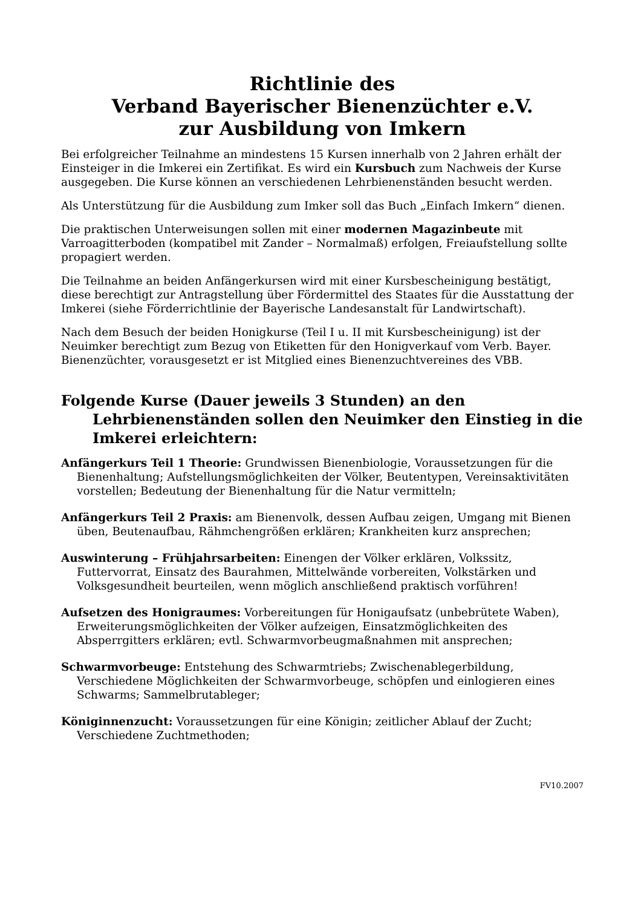Richtlinie des
Verband Bayerischer Bienenzüchter e.V.
zur Ausbildung von Imkern
Bei erfolgreicher Teilnahme an mindestens 15 Kursen innerhalb von 2 Jahren erhält der Einsteiger in die Imkerei ein Zertifikat. Es wird ein Kursbuch zum Nachweis der Kurse ausgegeben. Die Kurse können an verschiedenen Lehrbienenständen besucht werden.
Als Unterstützung für die Ausbildung zum Imker soll das Buch „Einfach Imkern“ dienen.
Die praktischen Unterweisungen sollen mit einer modernen Magazinbeute mit Varroagitterboden (kompatibel mit Zander – Normalmaß) erfolgen, Freiaufstellung sollte propagiert werden.
Die Teilnahme an beiden Anfängerkursen wird mit einer Kursbescheinigung bestätigt, diese berechtigt zur Antragstellung über Fördermittel des Staates für die Ausstattung der Imkerei (siehe Förderrichtlinie der Bayerische Landesanstalt für Landwirtschaft).
Nach dem Besuch der beiden Honigkurse (Teil I u. II mit Kursbescheinigung) ist der Neuimker berechtigt zum Bezug von Etiketten für den Honigverkauf vom Verb. Bayer. Bienenzüchter, vorausgesetzt er ist Mitglied eines Bienenzuchtvereines des VBB.
Folgende Kurse (Dauer jeweils 3 Stunden) an den Lehrbienenständen sollen den Neuimker den Einstieg in die Imkerei erleichtern:
Anfängerkurs Teil 1 Theorie: Grundwissen Bienenbiologie, Voraussetzungen für die Bienenhaltung; Aufstellungsmöglichkeiten der Völker, Beutentypen, Vereinsaktivitäten vorstellen; Bedeutung der Bienenhaltung für die Natur vermitteln;
Anfängerkurs Teil 2 Praxis: am Bienenvolk, dessen Aufbau zeigen, Umgang mit Bienen üben, Beutenaufbau, Rähmchengrößen erklären; Krankheiten kurz ansprechen;
Auswinterung – Frühjahrsarbeiten: Einengen der Völker erklären, Volkssitz, Futtervorrat, Einsatz des Baurahmen, Mittelwände vorbereiten, Volkstärken und Volksgesundheit beurteilen, wenn möglich anschließend praktisch vorführen!
Aufsetzen des Honigraumes: Vorbereitungen für Honigaufsatz (unbebrütete Waben), Erweiterungsmöglichkeiten der Völker aufzeigen, Einsatzmöglichkeiten des Absperrgitters erklären; evtl. Schwarmvorbeugmaßnahmen mit ansprechen;
Schwarmvorbeuge: Entstehung des Schwarmtriebs; Zwischenablegerbildung, Verschiedene Möglichkeiten der Schwarmvorbeuge, schöpfen und einlogieren eines Schwarms; Sammelbrutableger;
Königinnenzucht: Voraussetzungen für eine Königin; zeitlicher Ablauf der Zucht; Verschiedene Zuchtmethoden;
FV10.2007